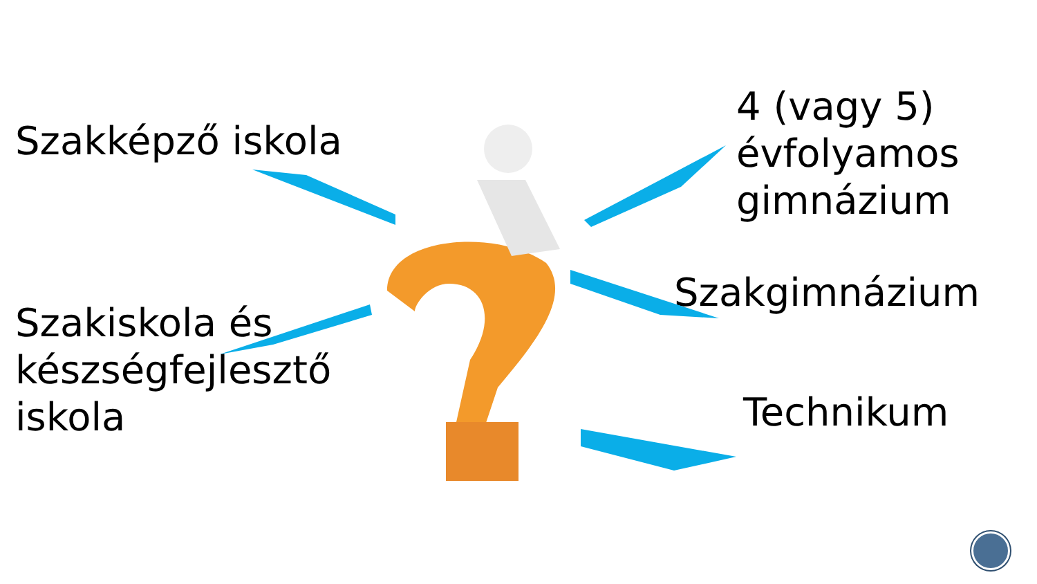Szakképző iskola
Szakiskola és készségfejlesztő iskola
4 (vagy 5) évfolyamos gimnázium
Szakgimnázium
Technikum